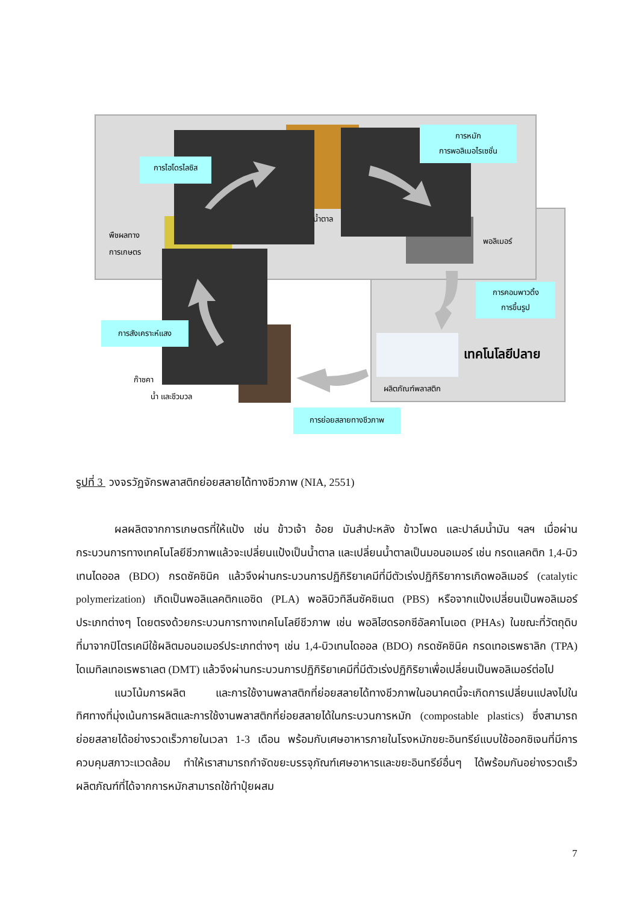การไฮโดรไลซิส
การหมัก
การพอลิเมอไรเซชั่น
น้ำตาล
พืชผลทาง
การเกษตร
พอลิเมอร์
การคอมพาวดิ้ง
การขึ้นรูป
การสังเคราะห์แสง
เทคโนโลยีปลาย
ผลิตภัณฑ์พลาสติก
ก๊าซคา
น้ำ และชีวมวล
การย่อยสลายทางชีวภาพ
รูปที่ 3 วงจรวัฏจักรพลาสติกย่อยสลายได้ทางชีวภาพ (NIA, 2551)
ผลผลิตจากการเกษตรที่ให้แป้ง เช่น ข้าวเจ้า อ้อย มันสำปะหลัง ข้าวโพด และปาล์มน้ำมัน ฯลฯ เมื่อผ่านกระบวนการทางเทคโนโลยีชีวภาพแล้วจะเปลี่ยนแป้งเป็นน้ำตาล และเปลี่ยนน้ำตาลเป็นมอนอเมอร์ เช่น กรดแลคติก 1,4-บิวเทนไดออล (BDO) กรดซัคซินิค แล้วจึงผ่านกระบวนการปฏิกิริยาเคมีที่มีตัวเร่งปฏิกิริยาการเกิดพอลิเมอร์ (catalytic polymerization) เกิดเป็นพอลิแลคติกแอซิด (PLA) พอลิบิวทิลีนซัคซิเนต (PBS) หรือจากแป้งเปลี่ยนเป็นพอลิเมอร์ประเภทต่างๆ โดยตรงด้วยกระบวนการทางเทคโนโลยีชีวภาพ เช่น พอลิไฮดรอกซีอัลคาโนเอต (PHAs) ในขณะที่วัตถุดิบที่มาจากปิโตรเคมีใช้ผลิตมอนอเมอร์ประเภทต่างๆ เช่น 1,4-บิวเทนไดออล (BDO) กรดซัคซินิค กรดเทอเรพธาลิก (TPA) ไดเมทิลเทอเรพธาเลต (DMT) แล้วจึงผ่านกระบวนการปฏิกิริยาเคมีที่มีตัวเร่งปฏิกิริยาเพื่อเปลี่ยนเป็นพอลิเมอร์ต่อไป
แนวโน้มการผลิต และการใช้งานพลาสติกที่ย่อยสลายได้ทางชีวภาพในอนาคตนี้จะเกิดการเปลี่ยนแปลงไปในทิศทางที่มุ่งเน้นการผลิตและการใช้งานพลาสติกที่ย่อยสลายได้ในกระบวนการหมัก (compostable plastics) ซึ่งสามารถย่อยสลายได้อย่างรวดเร็วภายในเวลา 1-3 เดือน พร้อมกับเศษอาหารภายในโรงหมักขยะอินทรีย์แบบใช้ออกซิเจนที่มีการควบคุมสภาวะแวดล้อม ทำให้เราสามารถกำจัดขยะบรรจุภัณฑ์เศษอาหารและขยะอินทรีย์อื่นๆ ได้พร้อมกันอย่างรวดเร็ว ผลิตภัณฑ์ที่ได้จากการหมักสามารถใช้ทำปุ๋ยผสม
7